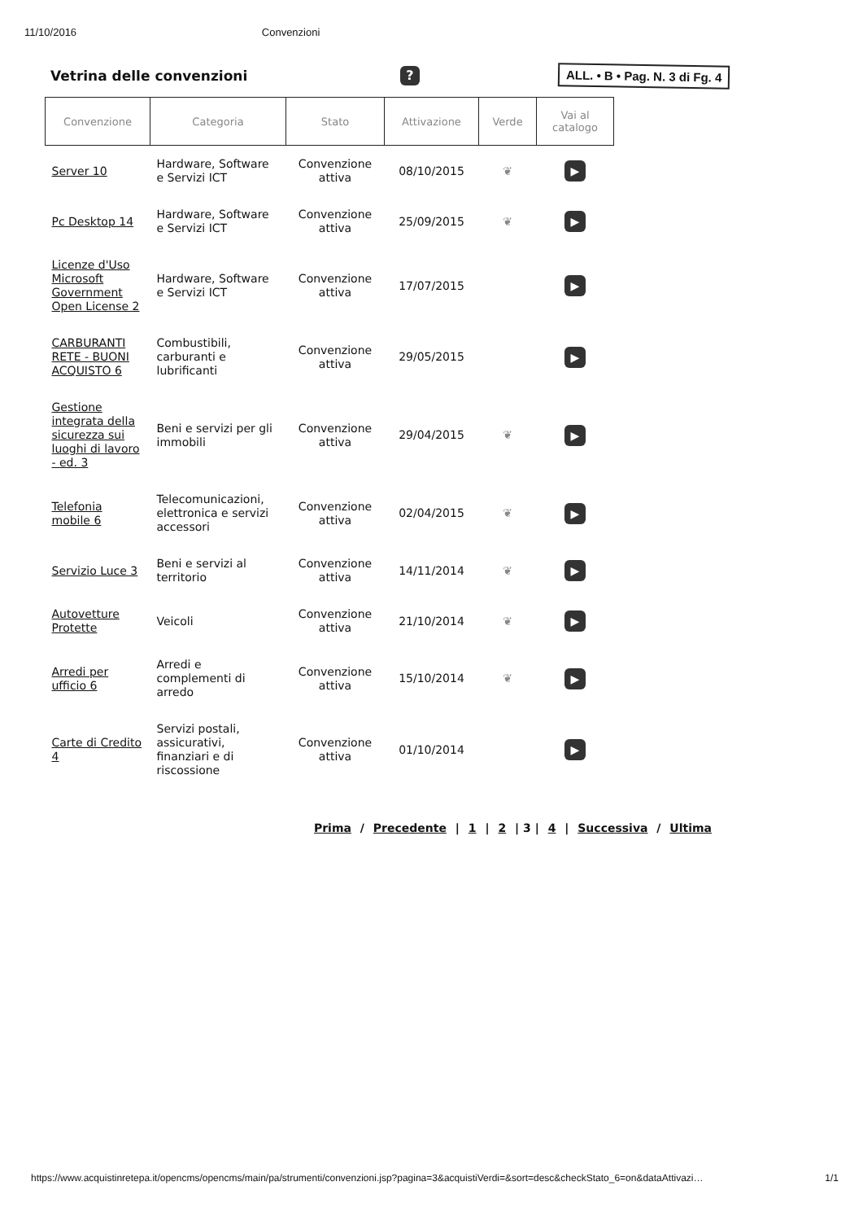11/10/2016 Convenzioni
Vetrina delle convenzioni
?
ALL. • B • Pag. N. 3 di Fg. 4
| Convenzione | Categoria | Stato | Attivazione | Verde | Vai al catalogo |
| --- | --- | --- | --- | --- | --- |
| Server 10 | Hardware, Software e Servizi ICT | Convenzione attiva | 08/10/2015 | ❦ | ▶ |
| Pc Desktop 14 | Hardware, Software e Servizi ICT | Convenzione attiva | 25/09/2015 | ❦ | ▶ |
| Licenze d'Uso Microsoft Government Open License 2 | Hardware, Software e Servizi ICT | Convenzione attiva | 17/07/2015 | | ▶ |
| CARBURANTI RETE - BUONI ACQUISTO 6 | Combustibili, carburanti e lubrificanti | Convenzione attiva | 29/05/2015 | | ▶ |
| Gestione integrata della sicurezza sui luoghi di lavoro - ed. 3 | Beni e servizi per gli immobili | Convenzione attiva | 29/04/2015 | ❦ | ▶ |
| Telefonia mobile 6 | Telecomunicazioni, elettronica e servizi accessori | Convenzione attiva | 02/04/2015 | ❦ | ▶ |
| Servizio Luce 3 | Beni e servizi al territorio | Convenzione attiva | 14/11/2014 | ❦ | ▶ |
| Autovetture Protette | Veicoli | Convenzione attiva | 21/10/2014 | ❦ | ▶ |
| Arredi per ufficio 6 | Arredi e complementi di arredo | Convenzione attiva | 15/10/2014 | ❦ | ▶ |
| Carte di Credito 4 | Servizi postali, assicurativi, finanziari e di riscossione | Convenzione attiva | 01/10/2014 | | ▶ |
Prima / Precedente | 1 | 2 | 3 | 4 | Successiva / Ultima
https://www.acquistinretepa.it/opencms/opencms/main/pa/strumenti/convenzioni.jsp?pagina=3&acquistiVerdi=&sort=desc&checkStato_6=on&dataAttivazi… 1/1